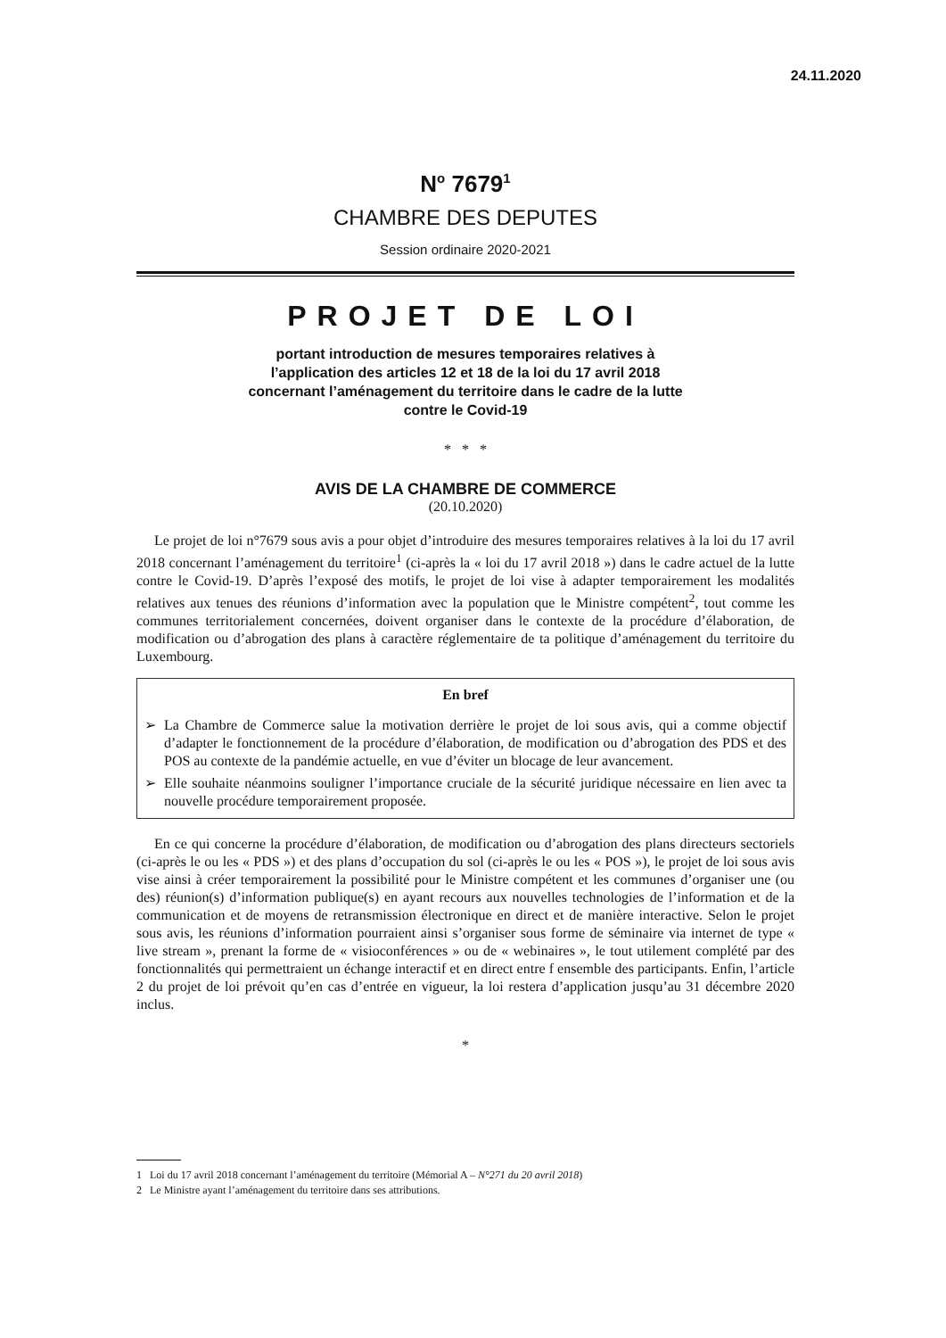24.11.2020
N<sup>o</sup> 7679<sup>1</sup>
CHAMBRE DES DEPUTES
Session ordinaire 2020-2021
PROJET DE LOI
portant introduction de mesures temporaires relatives à l’application des articles 12 et 18 de la loi du 17 avril 2018 concernant l’aménagement du territoire dans le cadre de la lutte contre le Covid-19
* * *
AVIS DE LA CHAMBRE DE COMMERCE
(20.10.2020)
Le projet de loi n°7679 sous avis a pour objet d’introduire des mesures temporaires relatives à la loi du 17 avril 2018 concernant l’aménagement du territoire<sup>1</sup> (ci-après la « loi du 17 avril 2018 ») dans le cadre actuel de la lutte contre le Covid-19. D’après l’exposé des motifs, le projet de loi vise à adapter temporairement les modalités relatives aux tenues des réunions d’information avec la population que le Ministre compétent<sup>2</sup>, tout comme les communes territorialement concernées, doivent organiser dans le contexte de la procédure d’élaboration, de modification ou d’abrogation des plans à caractère réglementaire de ta politique d’aménagement du territoire du Luxembourg.
En bref
➢ La Chambre de Commerce salue la motivation derrière le projet de loi sous avis, qui a comme objectif d’adapter le fonctionnement de la procédure d’élaboration, de modification ou d’abrogation des PDS et des POS au contexte de la pandémie actuelle, en vue d’éviter un blocage de leur avancement.
➢ Elle souhaite néanmoins souligner l’importance cruciale de la sécurité juridique nécessaire en lien avec ta nouvelle procédure temporairement proposée.
En ce qui concerne la procédure d’élaboration, de modification ou d’abrogation des plans directeurs sectoriels (ci-après le ou les « PDS ») et des plans d’occupation du sol (ci-après le ou les « POS »), le projet de loi sous avis vise ainsi à créer temporairement la possibilité pour le Ministre compétent et les communes d’organiser une (ou des) réunion(s) d’information publique(s) en ayant recours aux nouvelles technologies de l’information et de la communication et de moyens de retransmission électronique en direct et de manière interactive. Selon le projet sous avis, les réunions d’information pourraient ainsi s’organiser sous forme de séminaire via internet de type « live stream », prenant la forme de « visioconférences » ou de « webinaires », le tout utilement complété par des fonctionnalités qui permettraient un échange interactif et en direct entre f ensemble des participants. Enfin, l’article 2 du projet de loi prévoit qu’en cas d’entrée en vigueur, la loi restera d’application jusqu’au 31 décembre 2020 inclus.
*
1 Loi du 17 avril 2018 concernant l’aménagement du territoire (Mémorial A – N°271 du 20 avril 2018)
2 Le Ministre ayant l’aménagement du territoire dans ses attributions.